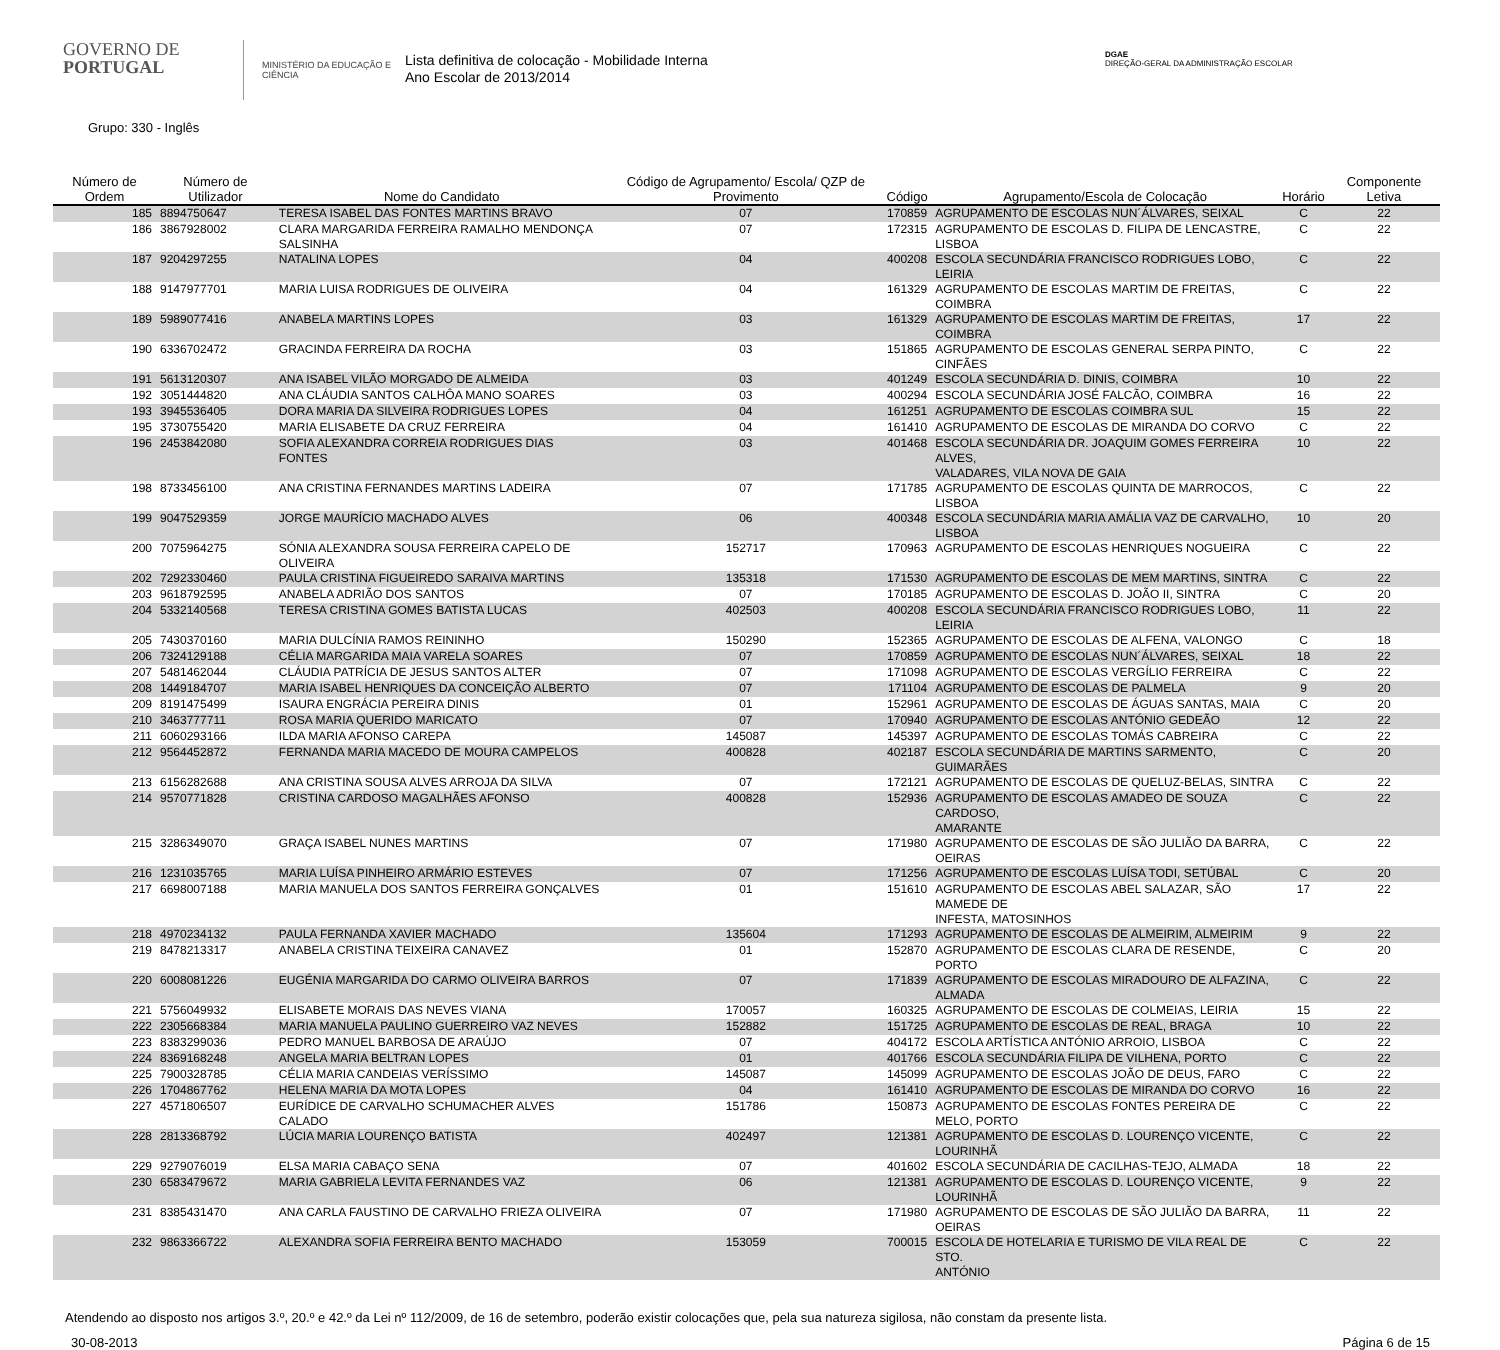GOVERNO DE
PORTUGAL
MINISTÉRIO DA EDUCAÇÃO E CIÊNCIA
Lista definitiva de colocação - Mobilidade Interna
Ano Escolar de 2013/2014
DGAE
DIREÇÃO-GERAL DA ADMINISTRAÇÃO ESCOLAR
Grupo: 330 - Inglês
| Número de Ordem | Número de Utilizador | Nome do Candidato | Código de Agrupamento/ Escola/ QZP de Provimento | Código | Agrupamento/Escola de Colocação | Horário | Componente Letiva |
| --- | --- | --- | --- | --- | --- | --- | --- |
| 185 | 8894750647 | TERESA ISABEL DAS FONTES MARTINS BRAVO | 07 | 170859 | AGRUPAMENTO DE ESCOLAS NUN´ÁLVARES, SEIXAL | C | 22 |
| 186 | 3867928002 | CLARA MARGARIDA FERREIRA RAMALHO MENDONÇA SALSINHA | 07 | 172315 | AGRUPAMENTO DE ESCOLAS D. FILIPA DE LENCASTRE, LISBOA | C | 22 |
| 187 | 9204297255 | NATALINA LOPES | 04 | 400208 | ESCOLA SECUNDÁRIA FRANCISCO RODRIGUES LOBO, LEIRIA | C | 22 |
| 188 | 9147977701 | MARIA LUISA RODRIGUES DE OLIVEIRA | 04 | 161329 | AGRUPAMENTO DE ESCOLAS MARTIM DE FREITAS, COIMBRA | C | 22 |
| 189 | 5989077416 | ANABELA MARTINS LOPES | 03 | 161329 | AGRUPAMENTO DE ESCOLAS MARTIM DE FREITAS, COIMBRA | 17 | 22 |
| 190 | 6336702472 | GRACINDA FERREIRA DA ROCHA | 03 | 151865 | AGRUPAMENTO DE ESCOLAS GENERAL SERPA PINTO, CINFÃES | C | 22 |
| 191 | 5613120307 | ANA ISABEL VILÃO MORGADO DE ALMEIDA | 03 | 401249 | ESCOLA SECUNDÁRIA D. DINIS, COIMBRA | 10 | 22 |
| 192 | 3051444820 | ANA CLÁUDIA SANTOS CALHÔA MANO SOARES | 03 | 400294 | ESCOLA SECUNDÁRIA JOSÉ FALCÃO, COIMBRA | 16 | 22 |
| 193 | 3945536405 | DORA MARIA DA SILVEIRA RODRIGUES LOPES | 04 | 161251 | AGRUPAMENTO DE ESCOLAS COIMBRA SUL | 15 | 22 |
| 195 | 3730755420 | MARIA ELISABETE DA CRUZ FERREIRA | 04 | 161410 | AGRUPAMENTO DE ESCOLAS DE MIRANDA DO CORVO | C | 22 |
| 196 | 2453842080 | SOFIA ALEXANDRA CORREIA RODRIGUES DIAS FONTES | 03 | 401468 | ESCOLA SECUNDÁRIA DR. JOAQUIM GOMES FERREIRA ALVES, VALADARES, VILA NOVA DE GAIA | 10 | 22 |
| 198 | 8733456100 | ANA CRISTINA FERNANDES MARTINS LADEIRA | 07 | 171785 | AGRUPAMENTO DE ESCOLAS QUINTA DE MARROCOS, LISBOA | C | 22 |
| 199 | 9047529359 | JORGE MAURÍCIO MACHADO ALVES | 06 | 400348 | ESCOLA SECUNDÁRIA MARIA AMÁLIA VAZ DE CARVALHO, LISBOA | 10 | 20 |
| 200 | 7075964275 | SÓNIA ALEXANDRA SOUSA FERREIRA CAPELO DE OLIVEIRA | 152717 | 170963 | AGRUPAMENTO DE ESCOLAS HENRIQUES NOGUEIRA | C | 22 |
| 202 | 7292330460 | PAULA CRISTINA FIGUEIREDO SARAIVA MARTINS | 135318 | 171530 | AGRUPAMENTO DE ESCOLAS DE MEM MARTINS, SINTRA | C | 22 |
| 203 | 9618792595 | ANABELA ADRIÃO DOS SANTOS | 07 | 170185 | AGRUPAMENTO DE ESCOLAS D. JOÃO II, SINTRA | C | 20 |
| 204 | 5332140568 | TERESA CRISTINA GOMES BATISTA LUCAS | 402503 | 400208 | ESCOLA SECUNDÁRIA FRANCISCO RODRIGUES LOBO, LEIRIA | 11 | 22 |
| 205 | 7430370160 | MARIA DULCÍNIA RAMOS REININHO | 150290 | 152365 | AGRUPAMENTO DE ESCOLAS DE ALFENA, VALONGO | C | 18 |
| 206 | 7324129188 | CÉLIA MARGARIDA MAIA VARELA SOARES | 07 | 170859 | AGRUPAMENTO DE ESCOLAS NUN´ÁLVARES, SEIXAL | 18 | 22 |
| 207 | 5481462044 | CLÁUDIA PATRÍCIA DE JESUS SANTOS ALTER | 07 | 171098 | AGRUPAMENTO DE ESCOLAS VERGÍLIO FERREIRA | C | 22 |
| 208 | 1449184707 | MARIA ISABEL HENRIQUES DA CONCEIÇÃO ALBERTO | 07 | 171104 | AGRUPAMENTO DE ESCOLAS DE PALMELA | 9 | 20 |
| 209 | 8191475499 | ISAURA ENGRÁCIA PEREIRA DINIS | 01 | 152961 | AGRUPAMENTO DE ESCOLAS DE ÁGUAS SANTAS, MAIA | C | 20 |
| 210 | 3463777711 | ROSA MARIA QUERIDO MARICATO | 07 | 170940 | AGRUPAMENTO DE ESCOLAS ANTÓNIO GEDEÃO | 12 | 22 |
| 211 | 6060293166 | ILDA MARIA AFONSO CAREPA | 145087 | 145397 | AGRUPAMENTO DE ESCOLAS TOMÁS CABREIRA | C | 22 |
| 212 | 9564452872 | FERNANDA MARIA MACEDO DE MOURA CAMPELOS | 400828 | 402187 | ESCOLA SECUNDÁRIA DE MARTINS SARMENTO, GUIMARÃES | C | 20 |
| 213 | 6156282688 | ANA CRISTINA SOUSA ALVES ARROJA DA SILVA | 07 | 172121 | AGRUPAMENTO DE ESCOLAS DE QUELUZ-BELAS, SINTRA | C | 22 |
| 214 | 9570771828 | CRISTINA CARDOSO MAGALHÃES AFONSO | 400828 | 152936 | AGRUPAMENTO DE ESCOLAS AMADEO DE SOUZA CARDOSO, AMARANTE | C | 22 |
| 215 | 3286349070 | GRAÇA ISABEL NUNES MARTINS | 07 | 171980 | AGRUPAMENTO DE ESCOLAS DE SÃO JULIÃO DA BARRA, OEIRAS | C | 22 |
| 216 | 1231035765 | MARIA LUÍSA PINHEIRO ARMÁRIO ESTEVES | 07 | 171256 | AGRUPAMENTO DE ESCOLAS LUÍSA TODI, SETÚBAL | C | 20 |
| 217 | 6698007188 | MARIA MANUELA DOS SANTOS FERREIRA GONÇALVES | 01 | 151610 | AGRUPAMENTO DE ESCOLAS ABEL SALAZAR, SÃO MAMEDE DE INFESTA, MATOSINHOS | 17 | 22 |
| 218 | 4970234132 | PAULA FERNANDA XAVIER MACHADO | 135604 | 171293 | AGRUPAMENTO DE ESCOLAS DE ALMEIRIM, ALMEIRIM | 9 | 22 |
| 219 | 8478213317 | ANABELA CRISTINA TEIXEIRA CANAVEZ | 01 | 152870 | AGRUPAMENTO DE ESCOLAS CLARA DE RESENDE, PORTO | C | 20 |
| 220 | 6008081226 | EUGÉNIA MARGARIDA DO CARMO OLIVEIRA BARROS | 07 | 171839 | AGRUPAMENTO DE ESCOLAS MIRADOURO DE ALFAZINA, ALMADA | C | 22 |
| 221 | 5756049932 | ELISABETE MORAIS DAS NEVES VIANA | 170057 | 160325 | AGRUPAMENTO DE ESCOLAS DE COLMEIAS, LEIRIA | 15 | 22 |
| 222 | 2305668384 | MARIA MANUELA PAULINO GUERREIRO VAZ NEVES | 152882 | 151725 | AGRUPAMENTO DE ESCOLAS DE REAL, BRAGA | 10 | 22 |
| 223 | 8383299036 | PEDRO MANUEL BARBOSA DE ARAÚJO | 07 | 404172 | ESCOLA ARTÍSTICA ANTÓNIO ARROIO, LISBOA | C | 22 |
| 224 | 8369168248 | ANGELA MARIA BELTRAN LOPES | 01 | 401766 | ESCOLA SECUNDÁRIA FILIPA DE VILHENA, PORTO | C | 22 |
| 225 | 7900328785 | CÉLIA MARIA CANDEIAS VERÍSSIMO | 145087 | 145099 | AGRUPAMENTO DE ESCOLAS JOÃO DE DEUS, FARO | C | 22 |
| 226 | 1704867762 | HELENA MARIA DA MOTA LOPES | 04 | 161410 | AGRUPAMENTO DE ESCOLAS DE MIRANDA DO CORVO | 16 | 22 |
| 227 | 4571806507 | EURÍDICE DE CARVALHO SCHUMACHER ALVES CALADO | 151786 | 150873 | AGRUPAMENTO DE ESCOLAS FONTES PEREIRA DE MELO, PORTO | C | 22 |
| 228 | 2813368792 | LÚCIA MARIA LOURENÇO BATISTA | 402497 | 121381 | AGRUPAMENTO DE ESCOLAS D. LOURENÇO VICENTE, LOURINHÃ | C | 22 |
| 229 | 9279076019 | ELSA MARIA CABAÇO SENA | 07 | 401602 | ESCOLA SECUNDÁRIA DE CACILHAS-TEJO, ALMADA | 18 | 22 |
| 230 | 6583479672 | MARIA GABRIELA LEVITA FERNANDES VAZ | 06 | 121381 | AGRUPAMENTO DE ESCOLAS D. LOURENÇO VICENTE, LOURINHÃ | 9 | 22 |
| 231 | 8385431470 | ANA CARLA FAUSTINO DE CARVALHO FRIEZA OLIVEIRA | 07 | 171980 | AGRUPAMENTO DE ESCOLAS DE SÃO JULIÃO DA BARRA, OEIRAS | 11 | 22 |
| 232 | 9863366722 | ALEXANDRA SOFIA FERREIRA BENTO MACHADO | 153059 | 700015 | ESCOLA DE HOTELARIA E TURISMO DE VILA REAL DE STO. ANTÓNIO | C | 22 |
Atendendo ao disposto nos artigos 3.º, 20.º e 42.º da Lei nº 112/2009, de 16 de setembro, poderão existir colocações que, pela sua natureza sigilosa, não constam da presente lista.
30-08-2013 Página 6 de 15